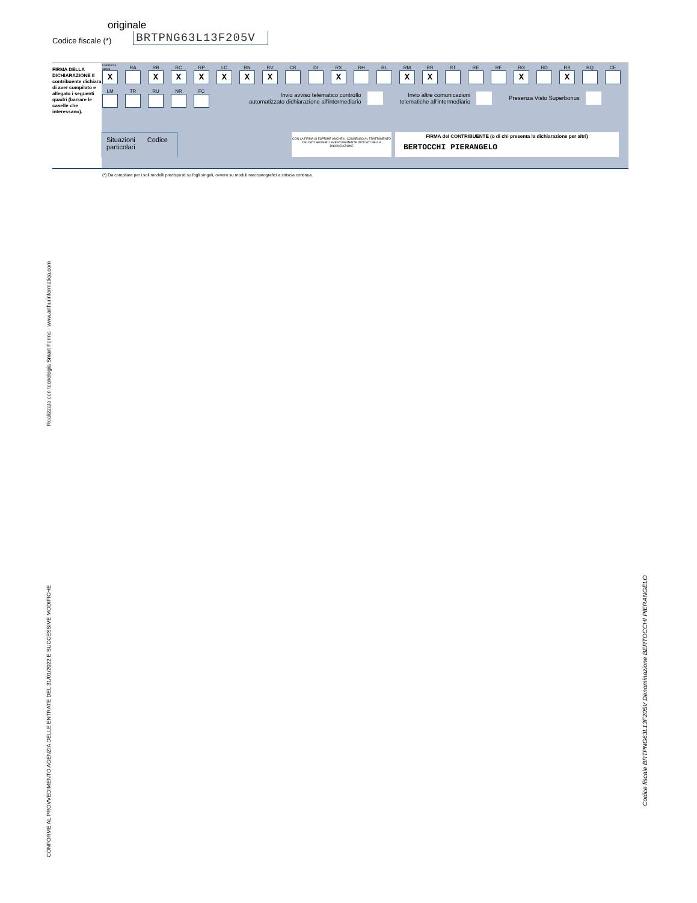originale
Codice fiscale (*) BRTPNG63L13F205V
FIRMA DELLA DICHIARAZIONE Il contribuente dichiara di aver compilato e allegato i seguenti quadri (barrare le caselle che interessano).
| Familiari a carico | RA | RB | RC | RP | LC | RN | RV | CR | DI | RX | RH | RL | RM | RR | RT | RE | RF | RG | RD | RS | RQ | CE |
| X | | X | X | X | X | X | X | | | X | | | X | X | | | | X | | X | | |
| LM | TR | RU | NR | FC |
Invio avviso telematico controllo
automatizzato dichiarazione all'intermediario
Invio altre comunicazioni
telematiche all'intermediario
Presenza Visto Superbonus
Situazioni
particolari Codice
CON LA FIRMA SI ESPRIME ANCHE IL CONSENSO AL TRATTAMENTO DEI DATI SENSIBILI EVENTUALMENTE INDICATI NELLA DICHIARAZIONE
FIRMA del CONTRIBUENTE (o di chi presenta la dichiarazione per altri)
BERTOCCHI PIERANGELO
(*) Da compilare per i soli modelli predisposti su fogli singoli, ovvero su moduli meccanografici a striscia continua.
Realizzato con tecnologia Smart Forms - www.arthurinformatica.com
CONFORME AL PROVVEDIMENTO AGENZIA DELLE ENTRATE DEL 31/01/2022 E SUCCESSIVE MODIFICHE
Codice fiscale BRTPNG63L13F205V Denominazione BERTOCCHI PIERANGELO